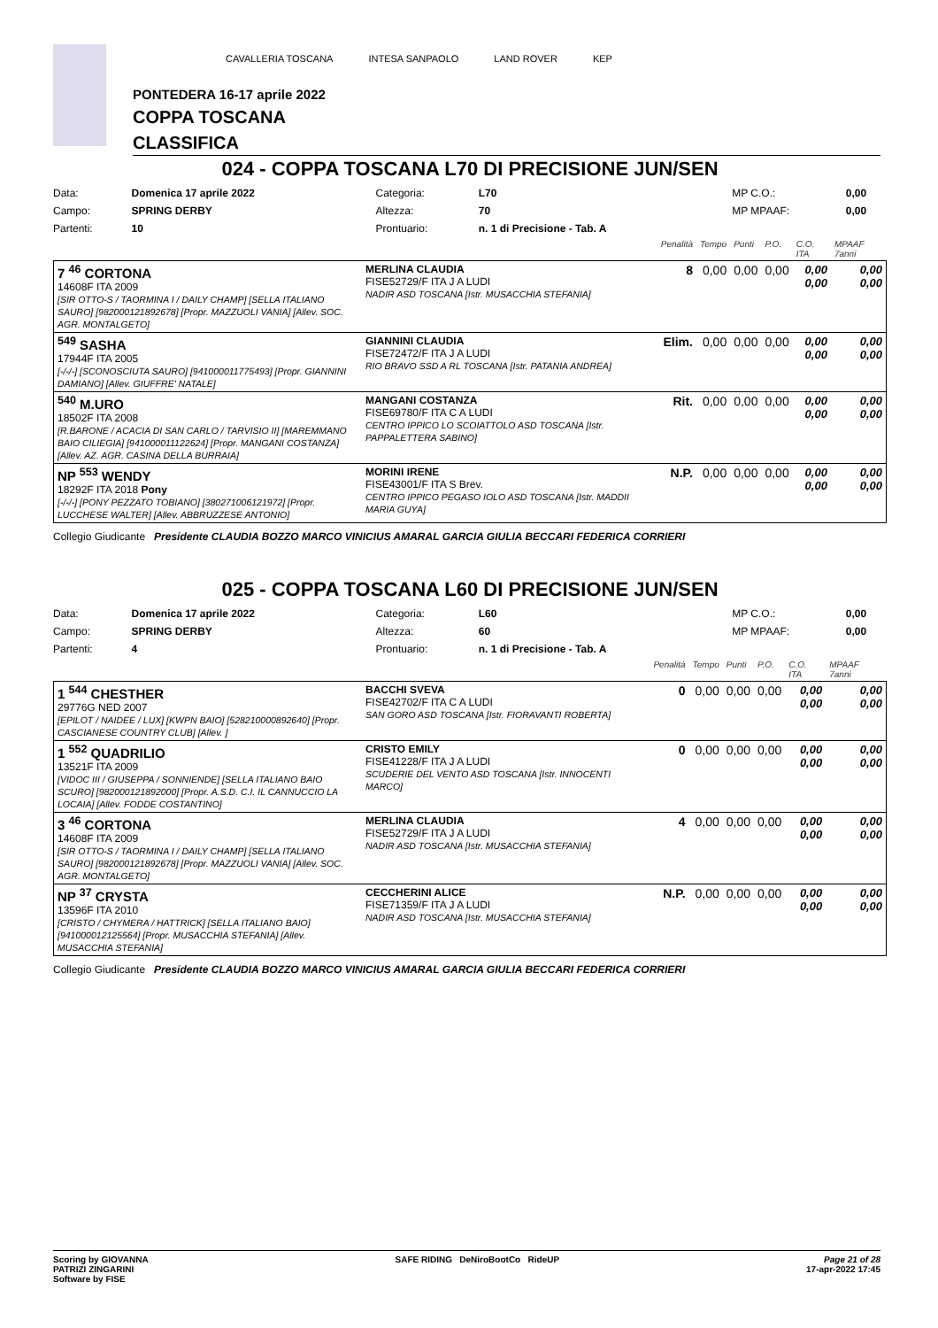CAVALLERIA TOSCANA INTESA SANPAOLO LAND ROVER KEP
PONTEDERA 16-17 aprile 2022
COPPA TOSCANA
CLASSIFICA
024 - COPPA TOSCANA L70 DI PRECISIONE JUN/SEN
| Data: | Domenica 17 aprile 2022 | Categoria: | L70 | MP C.O.: | 0,00 |
| Campo: | SPRING DERBY | Altezza: | 70 | MP MPAAF: | 0,00 |
| Partenti: | 10 | Prontuario: | n. 1 di Precisione - Tab. A | | |
| | | Penalità | Tempo | Punti | P.O. | C.O. ITA | MPAAF 7anni |
| 7 <sup>46</sup> CORTONA 14608F ITA 2009 [SIR OTTO-S / TAORMINA I / DAILY CHAMP] [SELLA ITALIANO SAURO] [982000121892678] [Propr. MAZZUOLI VANIA] [Allev. SOC. AGR. MONTALGETO] | MERLINA CLAUDIA FISE52729/F ITA J A LUDI NADIR ASD TOSCANA [Istr. MUSACCHIA STEFANIA] | 8 | 0,00 | 0,00 | 0,00 | 0,00 0,00 | 0,00 0,00 |
| <sup>549</sup> SASHA 17944F ITA 2005 [-/-/-] [SCONOSCIUTA SAURO] [941000011775493] [Propr. GIANNINI DAMIANO] [Allev. GIUFFRE' NATALE] | GIANNINI CLAUDIA FISE72472/F ITA J A LUDI RIO BRAVO SSD A RL TOSCANA [Istr. PATANIA ANDREA] | Elim. | 0,00 | 0,00 | 0,00 | 0,00 0,00 | 0,00 0,00 |
| <sup>540</sup> M.URO 18502F ITA 2008 [R.BARONE / ACACIA DI SAN CARLO / TARVISIO II] [MAREMMANO BAIO CILIEGIA] [941000011122624] [Propr. MANGANI COSTANZA] [Allev. AZ. AGR. CASINA DELLA BURRAIA] | MANGANI COSTANZA FISE69780/F ITA C A LUDI CENTRO IPPICO LO SCOIATTOLO ASD TOSCANA [Istr. PAPPALETTERA SABINO] | Rit. | 0,00 | 0,00 | 0,00 | 0,00 0,00 | 0,00 0,00 |
| NP <sup>553</sup> WENDY 18292F ITA 2018 Pony [-/-/-] [PONY PEZZATO TOBIANO] [380271006121972] [Propr. LUCCHESE WALTER] [Allev. ABBRUZZESE ANTONIO] | MORINI IRENE FISE43001/F ITA S Brev. CENTRO IPPICO PEGASO IOLO ASD TOSCANA [Istr. MADDII MARIA GUYA] | N.P. | 0,00 | 0,00 | 0,00 | 0,00 0,00 | 0,00 0,00 |
Collegio Giudicante Presidente CLAUDIA BOZZO MARCO VINICIUS AMARAL GARCIA GIULIA BECCARI FEDERICA CORRIERI
025 - COPPA TOSCANA L60 DI PRECISIONE JUN/SEN
| Data: | Domenica 17 aprile 2022 | Categoria: | L60 | MP C.O.: | 0,00 |
| Campo: | SPRING DERBY | Altezza: | 60 | MP MPAAF: | 0,00 |
| Partenti: | 4 | Prontuario: | n. 1 di Precisione - Tab. A | | |
| | | Penalità | Tempo | Punti | P.O. | C.O. ITA | MPAAF 7anni |
| 1 <sup>544</sup> CHESTHER 29776G NED 2007 [EPILOT / NAIDEE / LUX] [KWPN BAIO] [528210000892640] [Propr. CASCIANESE COUNTRY CLUB] [Allev. ] | BACCHI SVEVA FISE42702/F ITA C A LUDI SAN GORO ASD TOSCANA [Istr. FIORAVANTI ROBERTA] | 0 | 0,00 | 0,00 | 0,00 | 0,00 0,00 | 0,00 0,00 |
| 1 <sup>552</sup> QUADRILIO 13521F ITA 2009 [VIDOC III / GIUSEPPA / SONNIENDE] [SELLA ITALIANO BAIO SCURO] [982000121892000] [Propr. A.S.D. C.I. IL CANNUCCIO LA LOCAIA] [Allev. FODDE COSTANTINO] | CRISTO EMILY FISE41228/F ITA J A LUDI SCUDERIE DEL VENTO ASD TOSCANA [Istr. INNOCENTI MARCO] | 0 | 0,00 | 0,00 | 0,00 | 0,00 0,00 | 0,00 0,00 |
| 3 <sup>46</sup> CORTONA 14608F ITA 2009 [SIR OTTO-S / TAORMINA I / DAILY CHAMP] [SELLA ITALIANO SAURO] [982000121892678] [Propr. MAZZUOLI VANIA] [Allev. SOC. AGR. MONTALGETO] | MERLINA CLAUDIA FISE52729/F ITA J A LUDI NADIR ASD TOSCANA [Istr. MUSACCHIA STEFANIA] | 4 | 0,00 | 0,00 | 0,00 | 0,00 0,00 | 0,00 0,00 |
| NP <sup>37</sup> CRYSTA 13596F ITA 2010 [CRISTO / CHYMERA / HATTRICK] [SELLA ITALIANO BAIO] [941000012125564] [Propr. MUSACCHIA STEFANIA] [Allev. MUSACCHIA STEFANIA] | CECCHERINI ALICE FISE71359/F ITA J A LUDI NADIR ASD TOSCANA [Istr. MUSACCHIA STEFANIA] | N.P. | 0,00 | 0,00 | 0,00 | 0,00 0,00 | 0,00 0,00 |
Collegio Giudicante Presidente CLAUDIA BOZZO MARCO VINICIUS AMARAL GARCIA GIULIA BECCARI FEDERICA CORRIERI
Scoring by GIOVANNA
PATRIZI ZINGARINI
Software by FISE
SAFE RIDING DeNiroBootCo RideUP
Page 21 of 28
17-apr-2022 17:45